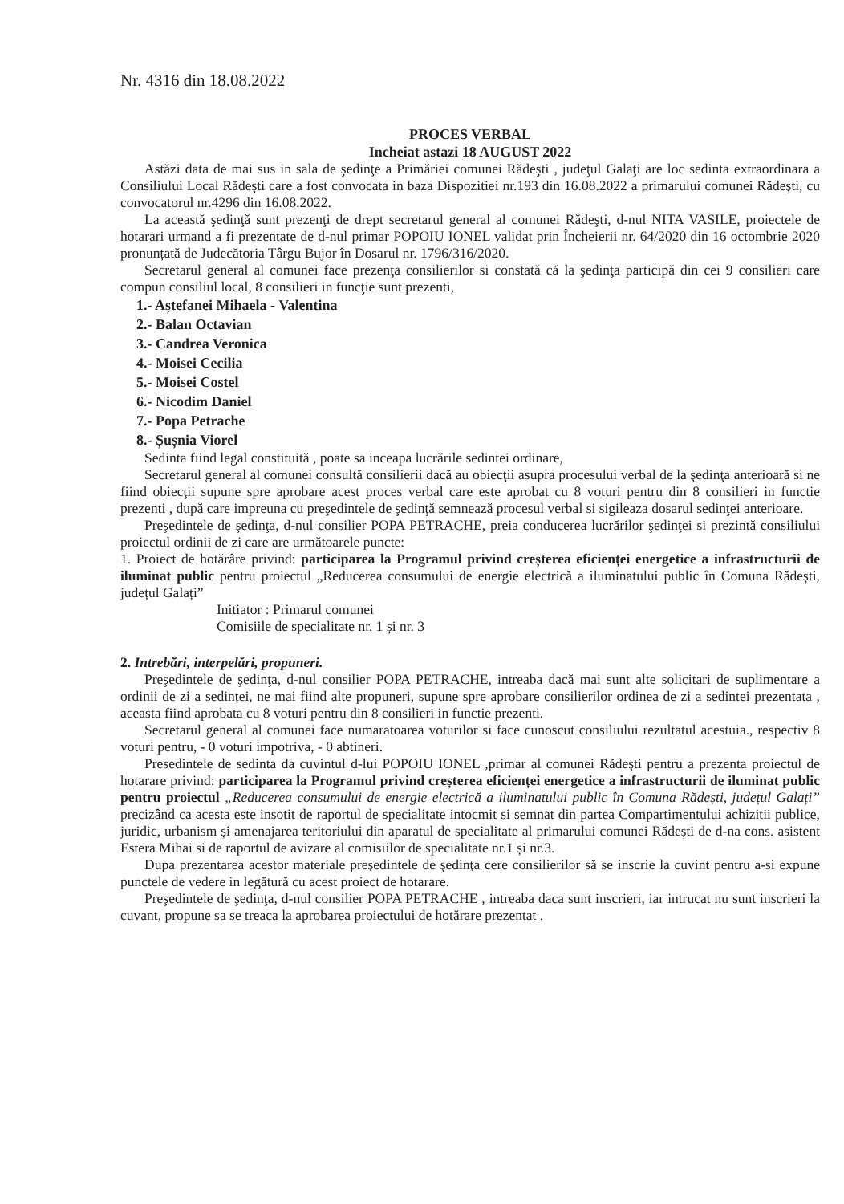Nr. 4316 din 18.08.2022
PROCES VERBAL
Incheiat astazi 18 AUGUST 2022
Astăzi data de mai sus in sala de şedinţe a Primăriei comunei Rădeşti , judeţul Galaţi are loc sedinta extraordinara a Consiliului Local Rădeşti care a fost convocata in baza Dispozitiei nr.193 din 16.08.2022 a primarului comunei Rădeşti, cu convocatorul nr.4296 din 16.08.2022.
La această şedinţă sunt prezenţi de drept secretarul general al comunei Rădeşti, d-nul NITA VASILE, proiectele de hotarari urmand a fi prezentate de d-nul primar POPOIU IONEL validat prin Încheierii nr. 64/2020 din 16 octombrie 2020 pronunțată de Judecătoria Târgu Bujor în Dosarul nr. 1796/316/2020.
Secretarul general al comunei face prezenţa consilierilor si constată că la şedinţa participă din cei 9 consilieri care compun consiliul local, 8 consilieri in funcţie sunt prezenti,
1.- Aștefanei Mihaela - Valentina
2.- Balan Octavian
3.- Candrea Veronica
4.- Moisei Cecilia
5.- Moisei Costel
6.- Nicodim Daniel
7.- Popa Petrache
8.- Șușnia Viorel
Sedinta fiind legal constituită , poate sa inceapa lucrările sedintei ordinare,
Secretarul general al comunei consultă consilierii dacă au obiecţii asupra procesului verbal de la şedinţa anterioară si ne fiind obiecţii supune spre aprobare acest proces verbal care este aprobat cu 8 voturi pentru din 8 consilieri in functie prezenti , după care impreuna cu preşedintele de şedinţă semnează procesul verbal si sigileaza dosarul sedinţei anterioare.
Preşedintele de şedinţa, d-nul consilier POPA PETRACHE, preia conducerea lucrărilor şedinţei si prezintă consiliului proiectul ordinii de zi care are următoarele puncte:
1. Proiect de hotărâre privind: participarea la Programul privind creșterea eficienței energetice a infrastructurii de iluminat public pentru proiectul „Reducerea consumului de energie electrică a iluminatului public în Comuna Rădești, județul Galați”
Initiator : Primarul comunei
Comisiile de specialitate nr. 1 și nr. 3
2. Intrebări, interpelări, propuneri.
Preşedintele de şedinţa, d-nul consilier POPA PETRACHE, intreaba dacă mai sunt alte solicitari de suplimentare a ordinii de zi a sedinței, ne mai fiind alte propuneri, supune spre aprobare consilierilor ordinea de zi a sedintei prezentata , aceasta fiind aprobata cu 8 voturi pentru din 8 consilieri in functie prezenti.
Secretarul general al comunei face numaratoarea voturilor si face cunoscut consiliului rezultatul acestuia., respectiv 8 voturi pentru, - 0 voturi impotriva, - 0 abtineri.
Presedintele de sedinta da cuvintul d-lui POPOIU IONEL ,primar al comunei Rădeşti pentru a prezenta proiectul de hotarare privind: participarea la Programul privind creșterea eficienței energetice a infrastructurii de iluminat public pentru proiectul „Reducerea consumului de energie electrică a iluminatului public în Comuna Rădești, județul Galați” precizând ca acesta este insotit de raportul de specialitate intocmit si semnat din partea Compartimentului achizitii publice, juridic, urbanism și amenajarea teritoriului din aparatul de specialitate al primarului comunei Rădești de d-na cons. asistent Estera Mihai si de raportul de avizare al comisiilor de specialitate nr.1 și nr.3.
Dupa prezentarea acestor materiale preşedintele de şedinţa cere consilierilor să se inscrie la cuvint pentru a-si expune punctele de vedere in legătură cu acest proiect de hotarare.
Preşedintele de şedinţa, d-nul consilier POPA PETRACHE , intreaba daca sunt inscrieri, iar intrucat nu sunt inscrieri la cuvant, propune sa se treaca la aprobarea proiectului de hotărare prezentat .